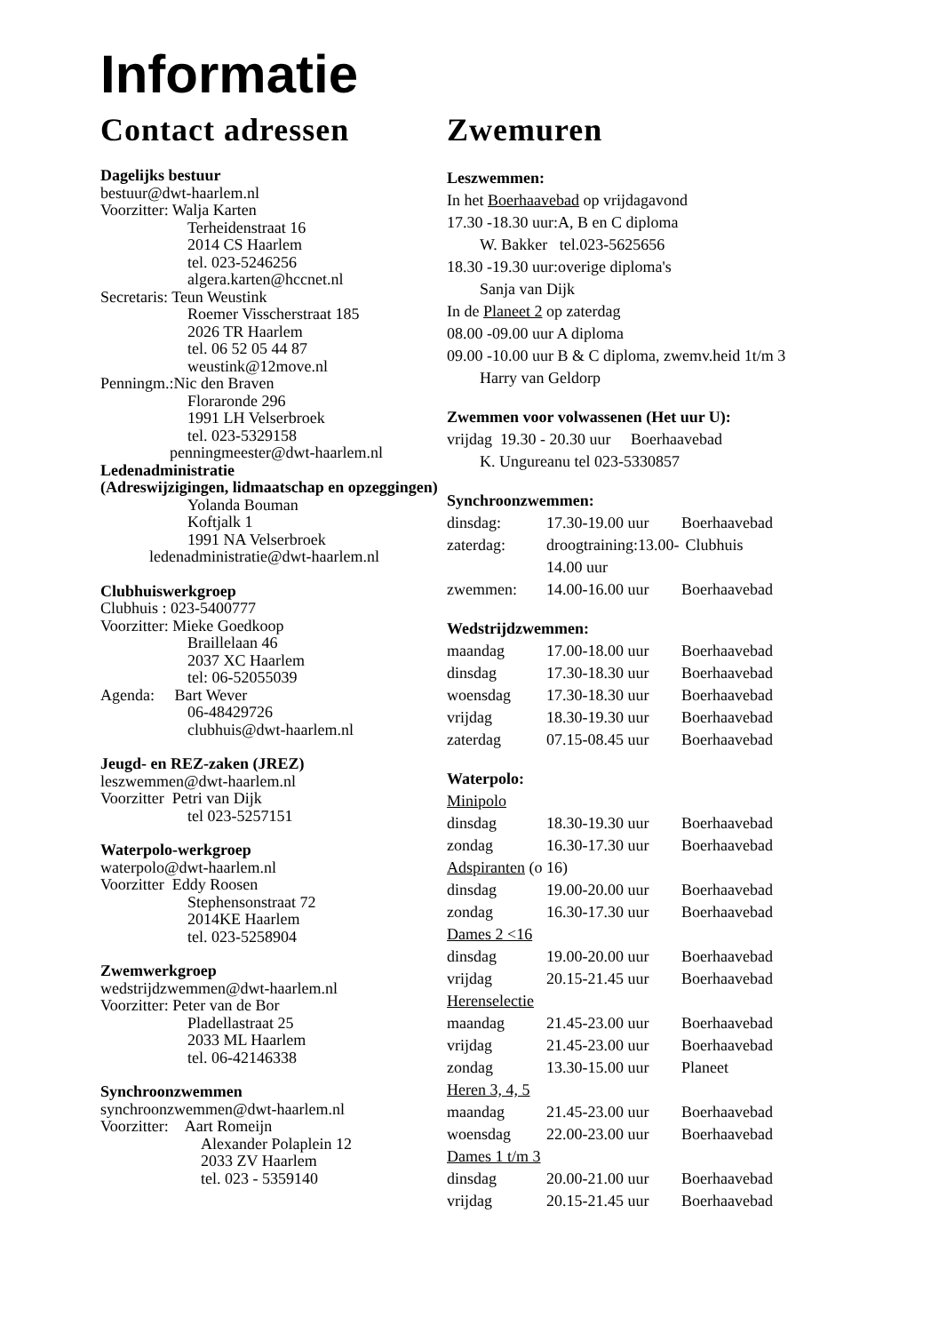Informatie
Contact adressen
Dagelijks bestuur
bestuur@dwt-haarlem.nl
Voorzitter: Walja Karten
Terheidenstraat 16
2014 CS Haarlem
tel. 023-5246256
algera.karten@hccnet.nl
Secretaris: Teun Weustink
Roemer Visscherstraat 185
2026 TR Haarlem
tel. 06 52 05 44 87
weustink@12move.nl
Penningm.:Nic den Braven
Floraronde 296
1991 LH Velserbroek
tel. 023-5329158
penningmeester@dwt-haarlem.nl
Ledenadministratie
(Adreswijzigingen, lidmaatschap en opzeggingen)
Yolanda Bouman
Koftjalk 1
1991 NA Velserbroek
ledenadministratie@dwt-haarlem.nl
Clubhuiswerkgroep
Clubhuis : 023-5400777
Voorzitter: Mieke Goedkoop
Braillelaan 46
2037 XC Haarlem
tel: 06-52055039
Agenda: Bart Wever
06-48429726
clubhuis@dwt-haarlem.nl
Jeugd- en REZ-zaken (JREZ)
leszwemmen@dwt-haarlem.nl
Voorzitter Petri van Dijk
tel 023-5257151
Waterpolo-werkgroep
waterpolo@dwt-haarlem.nl
Voorzitter Eddy Roosen
Stephensonstraat 72
2014KE Haarlem
tel. 023-5258904
Zwemwerkgroep
wedstrijdzwemmen@dwt-haarlem.nl
Voorzitter: Peter van de Bor
Pladellastraat 25
2033 ML Haarlem
tel. 06-42146338
Synchroonzwemmen
synchroonzwemmen@dwt-haarlem.nl
Voorzitter: Aart Romeijn
Alexander Polaplein 12
2033 ZV Haarlem
tel. 023 - 5359140
Zwemuren
Leszwemmen:
In het Boerhaavebad op vrijdagavond
17.30 -18.30 uur:A, B en C diploma
W. Bakker tel.023-5625656
18.30 -19.30 uur:overige diploma's
Sanja van Dijk
In de Planeet 2 op zaterdag
08.00 -09.00 uur A diploma
09.00 -10.00 uur B & C diploma, zwemv.heid 1t/m 3
Harry van Geldorp
Zwemmen voor volwassenen (Het uur U):
vrijdag 19.30 - 20.30 uur Boerhaavebad
K. Ungureanu tel 023-5330857
Synchroonzwemmen:
dinsdag: 17.30-19.00 uur Boerhaavebad
zaterdag: droogtraining:13.00-14.00 uur Clubhuis
zwemmen: 14.00-16.00 uur Boerhaavebad
Wedstrijdzwemmen:
maandag 17.00-18.00 uur Boerhaavebad
dinsdag 17.30-18.30 uur Boerhaavebad
woensdag 17.30-18.30 uur Boerhaavebad
vrijdag 18.30-19.30 uur Boerhaavebad
zaterdag 07.15-08.45 uur Boerhaavebad
Waterpolo:
Minipolo
dinsdag 18.30-19.30 uur Boerhaavebad
zondag 16.30-17.30 uur Boerhaavebad
Adspiranten (o 16)
dinsdag 19.00-20.00 uur Boerhaavebad
zondag 16.30-17.30 uur Boerhaavebad
Dames 2 <16
dinsdag 19.00-20.00 uur Boerhaavebad
vrijdag 20.15-21.45 uur Boerhaavebad
Herenselectie
maandag 21.45-23.00 uur Boerhaavebad
vrijdag 21.45-23.00 uur Boerhaavebad
zondag 13.30-15.00 uur Planeet
Heren 3, 4, 5
maandag 21.45-23.00 uur Boerhaavebad
woensdag 22.00-23.00 uur Boerhaavebad
Dames 1 t/m 3
dinsdag 20.00-21.00 uur Boerhaavebad
vrijdag 20.15-21.45 uur Boerhaavebad